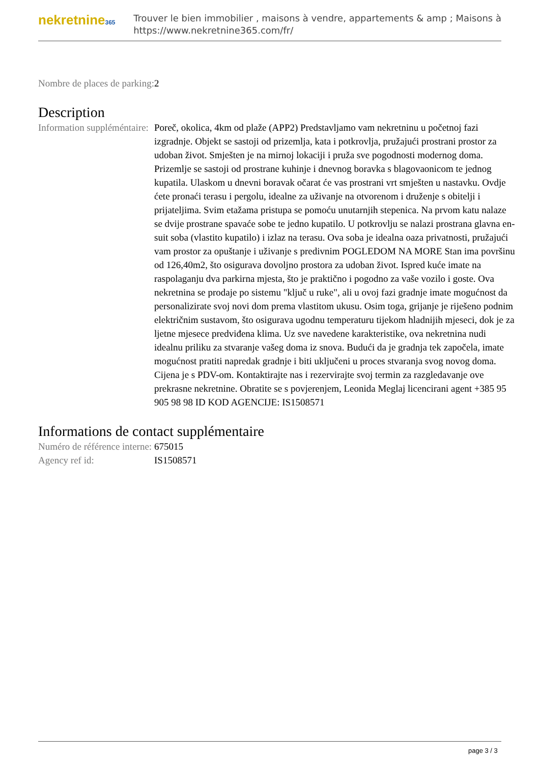nekretnine365
Trouver le bien immobilier , maisons à vendre, appartements & amp ; Maisons à
https://www.nekretnine365.com/fr/
| Nombre de places de parking: | 2 |
Description
| Information suppléméntaire: | Poreč, okolica, 4km od plaže (APP2) Predstavljamo vam nekretninu u početnoj fazi izgradnje. Objekt se sastoji od prizemlja, kata i potkrovlja, pružajući prostrani prostor za udoban život. Smješten je na mirnoj lokaciji i pruža sve pogodnosti modernog doma. Prizemlje se sastoji od prostrane kuhinje i dnevnog boravka s blagovaonicom te jednog kupatila. Ulaskom u dnevni boravak očarat će vas prostrani vrt smješten u nastavku. Ovdje ćete pronaći terasu i pergolu, idealne za uživanje na otvorenom i druženje s obitelji i prijateljima. Svim etažama pristupa se pomoću unutarnjih stepenica. Na prvom katu nalaze se dvije prostrane spavaće sobe te jedno kupatilo. U potkrovlju se nalazi prostrana glavna en-suit soba (vlastito kupatilo) i izlaz na terasu. Ova soba je idealna oaza privatnosti, pružajući vam prostor za opuštanje i uživanje s predivnim POGLEDOM NA MORE Stan ima površinu od 126,40m2, što osigurava dovoljno prostora za udoban život. Ispred kuće imate na raspolaganju dva parkirna mjesta, što je praktično i pogodno za vaše vozilo i goste. Ova nekretnina se prodaje po sistemu "ključ u ruke", ali u ovoj fazi gradnje imate mogućnost da personalizirate svoj novi dom prema vlastitom ukusu. Osim toga, grijanje je riješeno podnim električnim sustavom, što osigurava ugodnu temperaturu tijekom hladnijih mjeseci, dok je za ljetne mjesece predviđena klima. Uz sve navedene karakteristike, ova nekretnina nudi idealnu priliku za stvaranje vašeg doma iz snova. Budući da je gradnja tek započela, imate mogućnost pratiti napredak gradnje i biti uključeni u proces stvaranja svog novog doma. Cijena je s PDV-om. Kontaktirajte nas i rezervirajte svoj termin za razgledavanje ove prekrasne nekretnine. Obratite se s povjerenjem, Leonida Meglaj licencirani agent +385 95 905 98 98 ID KOD AGENCIJE: IS1508571 |
Informations de contact supplémentaire
| Numéro de référence interne: | 675015 |
| Agency ref id: | IS1508571 |
page 3 / 3